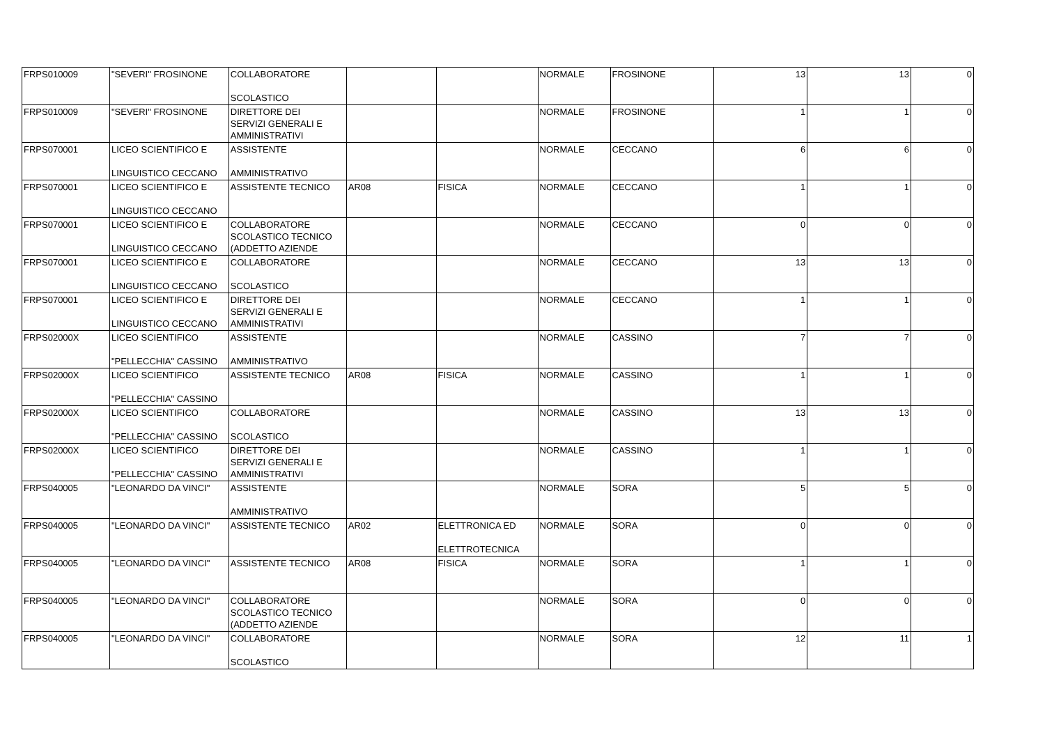| FRPS010009 | "SEVERI" FROSINONE | COLLABORATORE SCOLASTICO | | | NORMALE | FROSINONE | 13 | 13 | 0 |
| FRPS010009 | "SEVERI" FROSINONE | DIRETTORE DEI SERVIZI GENERALI E AMMINISTRATIVI | | | NORMALE | FROSINONE | 1 | 1 | 0 |
| FRPS070001 | LICEO SCIENTIFICO E LINGUISTICO CECCANO | ASSISTENTE AMMINISTRATIVO | | | NORMALE | CECCANO | 6 | 6 | 0 |
| FRPS070001 | LICEO SCIENTIFICO E LINGUISTICO CECCANO | ASSISTENTE TECNICO | AR08 | FISICA | NORMALE | CECCANO | 1 | 1 | 0 |
| FRPS070001 | LICEO SCIENTIFICO E LINGUISTICO CECCANO | COLLABORATORE SCOLASTICO TECNICO (ADDETTO AZIENDE | | | NORMALE | CECCANO | 0 | 0 | 0 |
| FRPS070001 | LICEO SCIENTIFICO E LINGUISTICO CECCANO | COLLABORATORE SCOLASTICO | | | NORMALE | CECCANO | 13 | 13 | 0 |
| FRPS070001 | LICEO SCIENTIFICO E LINGUISTICO CECCANO | DIRETTORE DEI SERVIZI GENERALI E AMMINISTRATIVI | | | NORMALE | CECCANO | 1 | 1 | 0 |
| FRPS02000X | LICEO SCIENTIFICO "PELLECCHIA" CASSINO | ASSISTENTE AMMINISTRATIVO | | | NORMALE | CASSINO | 7 | 7 | 0 |
| FRPS02000X | LICEO SCIENTIFICO "PELLECCHIA" CASSINO | ASSISTENTE TECNICO | AR08 | FISICA | NORMALE | CASSINO | 1 | 1 | 0 |
| FRPS02000X | LICEO SCIENTIFICO "PELLECCHIA" CASSINO | COLLABORATORE SCOLASTICO | | | NORMALE | CASSINO | 13 | 13 | 0 |
| FRPS02000X | LICEO SCIENTIFICO "PELLECCHIA" CASSINO | DIRETTORE DEI SERVIZI GENERALI E AMMINISTRATIVI | | | NORMALE | CASSINO | 1 | 1 | 0 |
| FRPS040005 | "LEONARDO DA VINCI" | ASSISTENTE AMMINISTRATIVO | | | NORMALE | SORA | 5 | 5 | 0 |
| FRPS040005 | "LEONARDO DA VINCI" | ASSISTENTE TECNICO | AR02 | ELETTRONICA ED ELETTROTECNICA | NORMALE | SORA | 0 | 0 | 0 |
| FRPS040005 | "LEONARDO DA VINCI" | ASSISTENTE TECNICO | AR08 | FISICA | NORMALE | SORA | 1 | 1 | 0 |
| FRPS040005 | "LEONARDO DA VINCI" | COLLABORATORE SCOLASTICO TECNICO (ADDETTO AZIENDE | | | NORMALE | SORA | 0 | 0 | 0 |
| FRPS040005 | "LEONARDO DA VINCI" | COLLABORATORE SCOLASTICO | | | NORMALE | SORA | 12 | 11 | 1 |